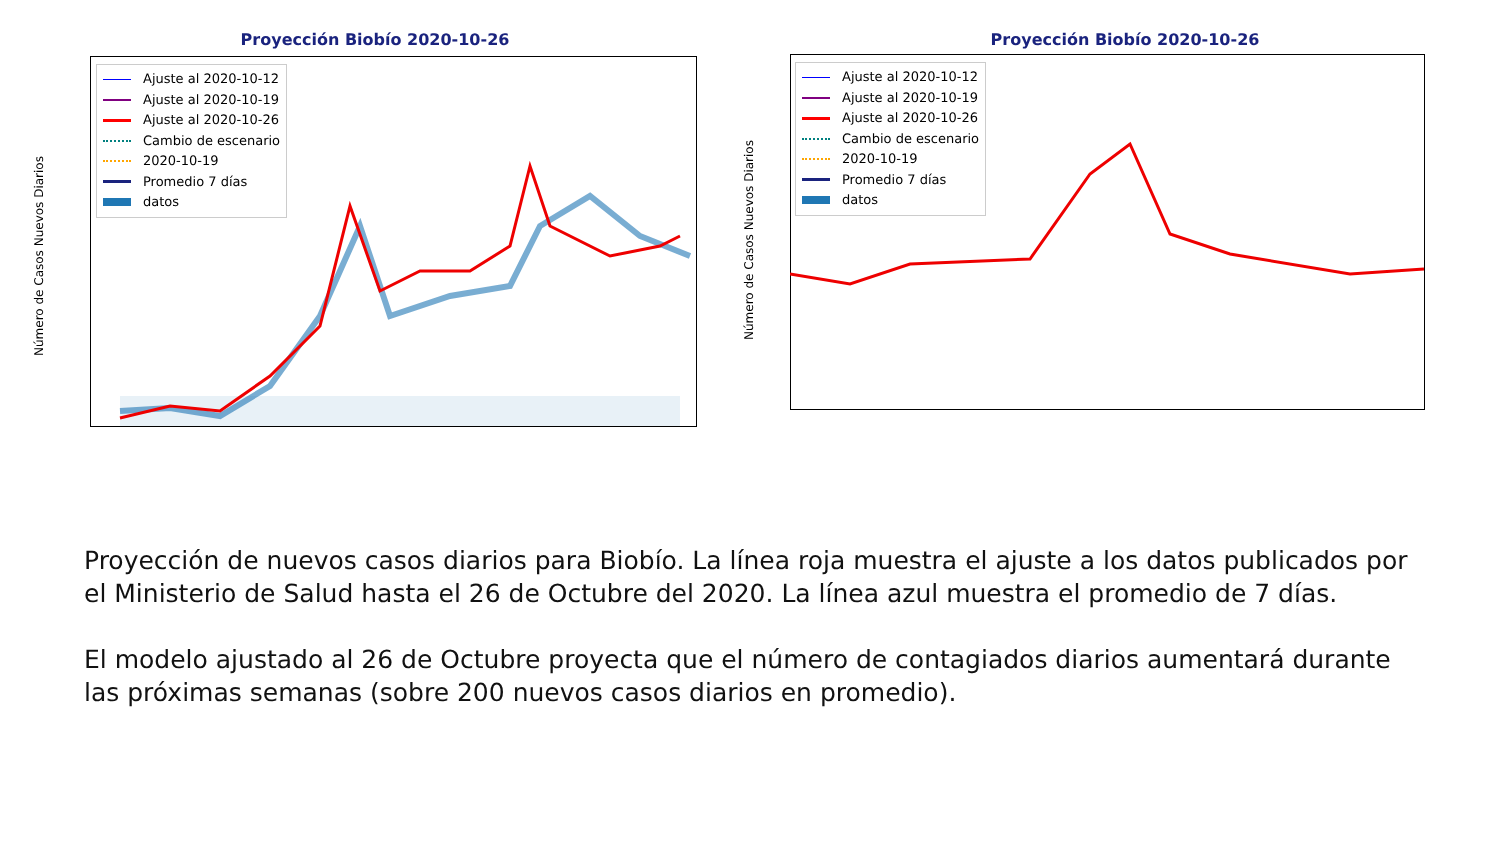Proyección Biobío 2020-10-26
Ajuste al 2020-10-12
Ajuste al 2020-10-19
Ajuste al 2020-10-26
Cambio de escenario
2020-10-19
Promedio 7 días
datos
Número de Casos Nuevos Diarios
Proyección Biobío 2020-10-26
Ajuste al 2020-10-12
Ajuste al 2020-10-19
Ajuste al 2020-10-26
Cambio de escenario
2020-10-19
Promedio 7 días
datos
Número de Casos Nuevos Diarios
Proyección de nuevos casos diarios para Biobío. La línea roja muestra el ajuste a los datos publicados por el Ministerio de Salud hasta el 26 de Octubre del 2020. La línea azul muestra el promedio de 7 días.
El modelo ajustado al 26 de Octubre proyecta que el número de contagiados diarios aumentará durante las próximas semanas (sobre 200 nuevos casos diarios en promedio).